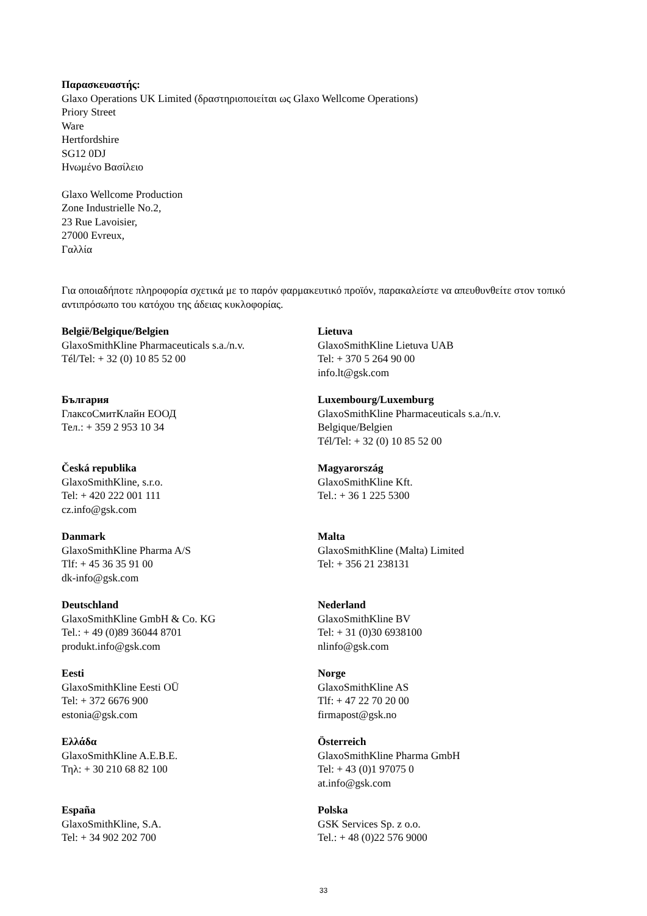Παρασκευαστής:
Glaxo Operations UK Limited (δραστηριοποιείται ως Glaxo Wellcome Operations)
Priory Street
Ware
Hertfordshire
SG12 0DJ
Ηνωμένο Βασίλειο
Glaxo Wellcome Production
Zone Industrielle No.2,
23 Rue Lavoisier,
27000 Evreux,
Γαλλία
Για οποιαδήποτε πληροφορία σχετικά με το παρόν φαρμακευτικό προϊόν, παρακαλείστε να απευθυνθείτε στον τοπικό αντιπρόσωπο του κατόχου της άδειας κυκλοφορίας.
| België/Belgique/Belgien GlaxoSmithKline Pharmaceuticals s.a./n.v. Tél/Tel: + 32 (0) 10 85 52 00 | Lietuva GlaxoSmithKline Lietuva UAB Tel: + 370 5 264 90 00 info.lt@gsk.com |
| България ГлаксоСмитКлайн ЕООД Тел.: + 359 2 953 10 34 | Luxembourg/Luxemburg GlaxoSmithKline Pharmaceuticals s.a./n.v. Belgique/Belgien Tél/Tel: + 32 (0) 10 85 52 00 |
| Česká republika GlaxoSmithKline, s.r.o. Tel: + 420 222 001 111 cz.info@gsk.com | Magyarország GlaxoSmithKline Kft. Tel.: + 36 1 225 5300 |
| Danmark GlaxoSmithKline Pharma A/S Tlf: + 45 36 35 91 00 dk-info@gsk.com | Malta GlaxoSmithKline (Malta) Limited Tel: + 356 21 238131 |
| Deutschland GlaxoSmithKline GmbH & Co. KG Tel.: + 49 (0)89 36044 8701 produkt.info@gsk.com | Nederland GlaxoSmithKline BV Tel: + 31 (0)30 6938100 nlinfo@gsk.com |
| Eesti GlaxoSmithKline Eesti OÜ Tel: + 372 6676 900 estonia@gsk.com | Norge GlaxoSmithKline AS Tlf: + 47 22 70 20 00 firmapost@gsk.no |
| Ελλάδα GlaxoSmithKline A.E.B.E. Τηλ: + 30 210 68 82 100 | Österreich GlaxoSmithKline Pharma GmbH Tel: + 43 (0)1 97075 0 at.info@gsk.com |
| España GlaxoSmithKline, S.A. Tel: + 34 902 202 700 | Polska GSK Services Sp. z o.o. Tel.: + 48 (0)22 576 9000 |
33